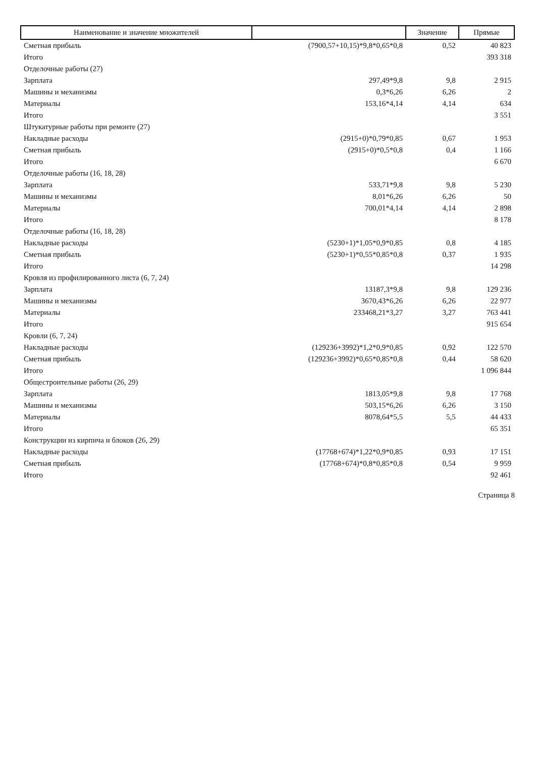| Наименование и значение множителей | | Значение | Прямые |
| --- | --- | --- | --- |
| Сметная прибыль | (7900,57+10,15)*9,8*0,65*0,8 | 0,52 | 40 823 |
| Итого | | | 393 318 |
| Отделочные работы (27) | | | |
| Зарплата | 297,49*9,8 | 9,8 | 2 915 |
| Машины и механизмы | 0,3*6,26 | 6,26 | 2 |
| Материалы | 153,16*4,14 | 4,14 | 634 |
| Итого | | | 3 551 |
| Штукатурные работы при ремонте (27) | | | |
| Накладные расходы | (2915+0)*0,79*0,85 | 0,67 | 1 953 |
| Сметная прибыль | (2915+0)*0,5*0,8 | 0,4 | 1 166 |
| Итого | | | 6 670 |
| Отделочные работы (16, 18, 28) | | | |
| Зарплата | 533,71*9,8 | 9,8 | 5 230 |
| Машины и механизмы | 8,01*6,26 | 6,26 | 50 |
| Материалы | 700,01*4,14 | 4,14 | 2 898 |
| Итого | | | 8 178 |
| Отделочные работы (16, 18, 28) | | | |
| Накладные расходы | (5230+1)*1,05*0,9*0,85 | 0,8 | 4 185 |
| Сметная прибыль | (5230+1)*0,55*0,85*0,8 | 0,37 | 1 935 |
| Итого | | | 14 298 |
| Кровля из профилированного листа (6, 7, 24) | | | |
| Зарплата | 13187,3*9,8 | 9,8 | 129 236 |
| Машины и механизмы | 3670,43*6,26 | 6,26 | 22 977 |
| Материалы | 233468,21*3,27 | 3,27 | 763 441 |
| Итого | | | 915 654 |
| Кровли (6, 7, 24) | | | |
| Накладные расходы | (129236+3992)*1,2*0,9*0,85 | 0,92 | 122 570 |
| Сметная прибыль | (129236+3992)*0,65*0,85*0,8 | 0,44 | 58 620 |
| Итого | | | 1 096 844 |
| Общестроительные работы (26, 29) | | | |
| Зарплата | 1813,05*9,8 | 9,8 | 17 768 |
| Машины и механизмы | 503,15*6,26 | 6,26 | 3 150 |
| Материалы | 8078,64*5,5 | 5,5 | 44 433 |
| Итого | | | 65 351 |
| Конструкции из кирпича и блоков (26, 29) | | | |
| Накладные расходы | (17768+674)*1,22*0,9*0,85 | 0,93 | 17 151 |
| Сметная прибыль | (17768+674)*0,8*0,85*0,8 | 0,54 | 9 959 |
| Итого | | | 92 461 |
Страница 8